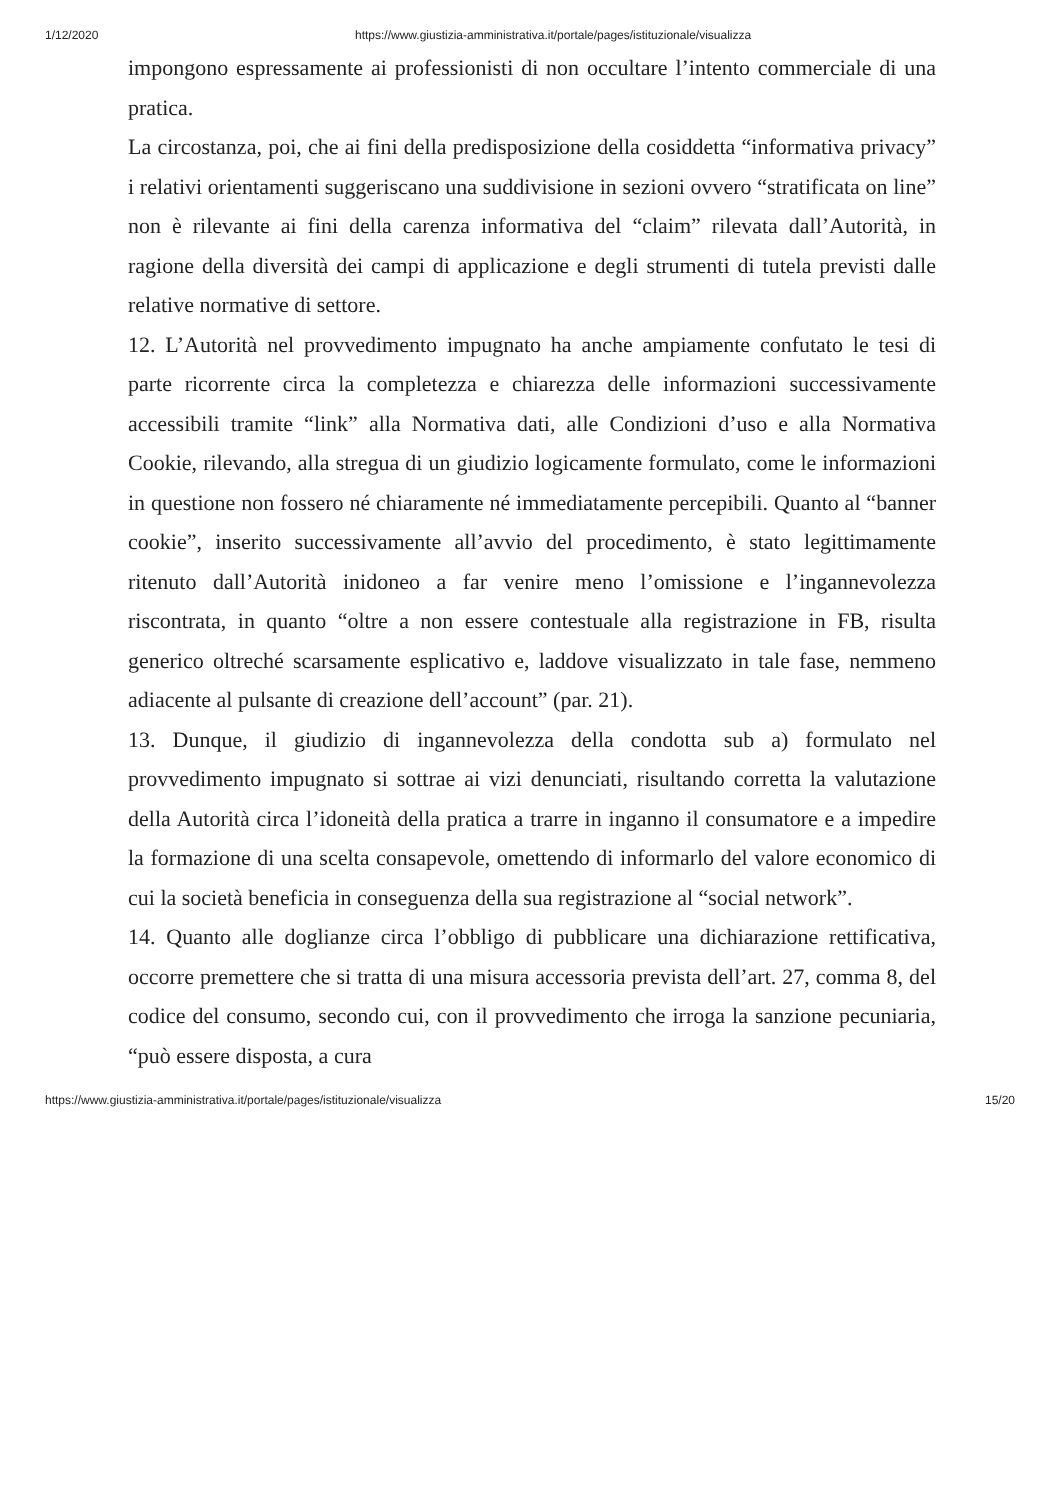1/12/2020 https://www.giustizia-amministrativa.it/portale/pages/istituzionale/visualizza
impongono espressamente ai professionisti di non occultare l’intento commerciale di una pratica.
La circostanza, poi, che ai fini della predisposizione della cosiddetta “informativa privacy” i relativi orientamenti suggeriscano una suddivisione in sezioni ovvero “stratificata on line” non è rilevante ai fini della carenza informativa del “claim” rilevata dall’Autorità, in ragione della diversità dei campi di applicazione e degli strumenti di tutela previsti dalle relative normative di settore.
12. L’Autorità nel provvedimento impugnato ha anche ampiamente confutato le tesi di parte ricorrente circa la completezza e chiarezza delle informazioni successivamente accessibili tramite “link” alla Normativa dati, alle Condizioni d’uso e alla Normativa Cookie, rilevando, alla stregua di un giudizio logicamente formulato, come le informazioni in questione non fossero né chiaramente né immediatamente percepibili. Quanto al “banner cookie”, inserito successivamente all’avvio del procedimento, è stato legittimamente ritenuto dall’Autorità inidoneo a far venire meno l’omissione e l’ingannevolezza riscontrata, in quanto “oltre a non essere contestuale alla registrazione in FB, risulta generico oltreché scarsamente esplicativo e, laddove visualizzato in tale fase, nemmeno adiacente al pulsante di creazione dell’account” (par. 21).
13. Dunque, il giudizio di ingannevolezza della condotta sub a) formulato nel provvedimento impugnato si sottrae ai vizi denunciati, risultando corretta la valutazione della Autorità circa l’idoneità della pratica a trarre in inganno il consumatore e a impedire la formazione di una scelta consapevole, omettendo di informarlo del valore economico di cui la società beneficia in conseguenza della sua registrazione al “social network”.
14. Quanto alle doglianze circa l’obbligo di pubblicare una dichiarazione rettificativa, occorre premettere che si tratta di una misura accessoria prevista dell’art. 27, comma 8, del codice del consumo, secondo cui, con il provvedimento che irroga la sanzione pecuniaria, “può essere disposta, a cura
https://www.giustizia-amministrativa.it/portale/pages/istituzionale/visualizza 15/20